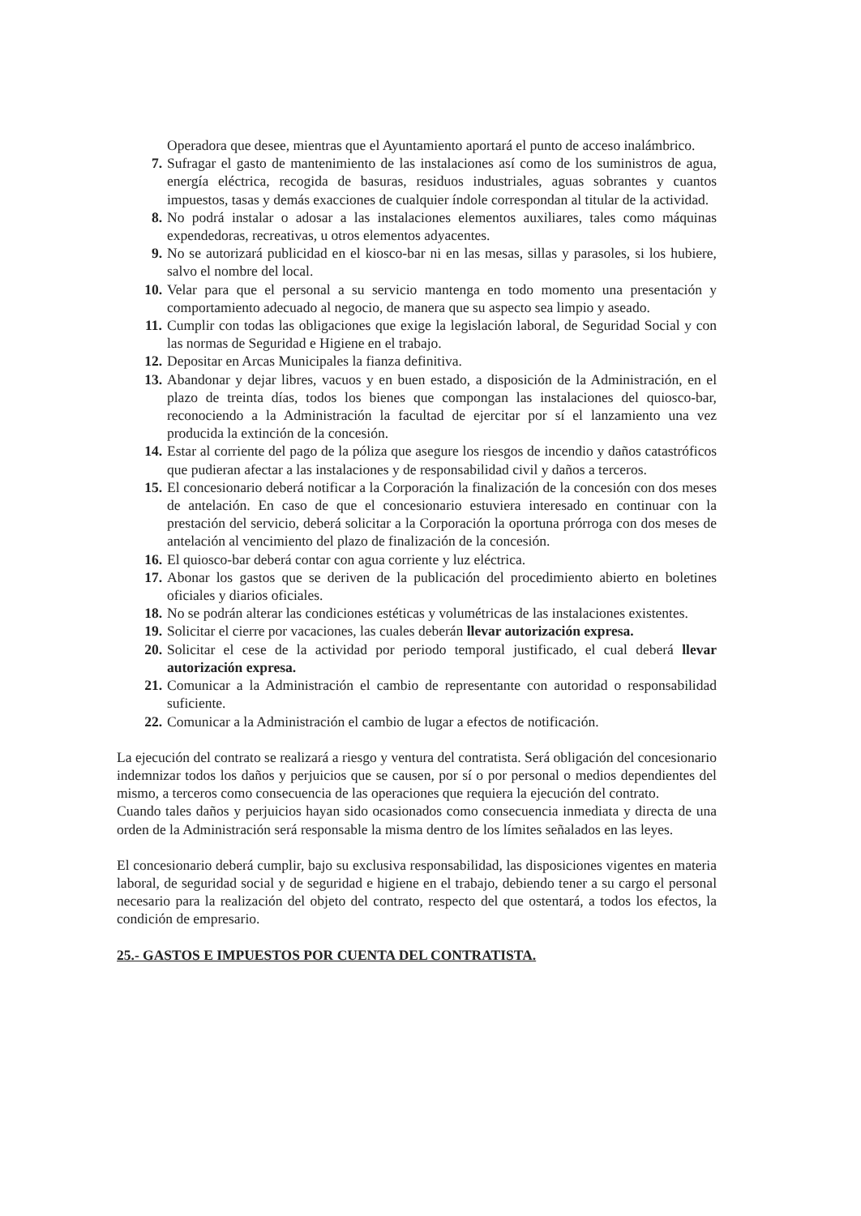Operadora que desee, mientras que el Ayuntamiento aportará el punto de acceso inalámbrico.
7. Sufragar el gasto de mantenimiento de las instalaciones así como de los suministros de agua, energía eléctrica, recogida de basuras, residuos industriales, aguas sobrantes y cuantos impuestos, tasas y demás exacciones de cualquier índole correspondan al titular de la actividad.
8. No podrá instalar o adosar a las instalaciones elementos auxiliares, tales como máquinas expendedoras, recreativas, u otros elementos adyacentes.
9. No se autorizará publicidad en el kiosco-bar ni en las mesas, sillas y parasoles, si los hubiere, salvo el nombre del local.
10. Velar para que el personal a su servicio mantenga en todo momento una presentación y comportamiento adecuado al negocio, de manera que su aspecto sea limpio y aseado.
11. Cumplir con todas las obligaciones que exige la legislación laboral, de Seguridad Social y con las normas de Seguridad e Higiene en el trabajo.
12. Depositar en Arcas Municipales la fianza definitiva.
13. Abandonar y dejar libres, vacuos y en buen estado, a disposición de la Administración, en el plazo de treinta días, todos los bienes que compongan las instalaciones del quiosco-bar, reconociendo a la Administración la facultad de ejercitar por sí el lanzamiento una vez producida la extinción de la concesión.
14. Estar al corriente del pago de la póliza que asegure los riesgos de incendio y daños catastróficos que pudieran afectar a las instalaciones y de responsabilidad civil y daños a terceros.
15. El concesionario deberá notificar a la Corporación la finalización de la concesión con dos meses de antelación. En caso de que el concesionario estuviera interesado en continuar con la prestación del servicio, deberá solicitar a la Corporación la oportuna prórroga con dos meses de antelación al vencimiento del plazo de finalización de la concesión.
16. El quiosco-bar deberá contar con agua corriente y luz eléctrica.
17. Abonar los gastos que se deriven de la publicación del procedimiento abierto en boletines oficiales y diarios oficiales.
18. No se podrán alterar las condiciones estéticas y volumétricas de las instalaciones existentes.
19. Solicitar el cierre por vacaciones, las cuales deberán llevar autorización expresa.
20. Solicitar el cese de la actividad por periodo temporal justificado, el cual deberá llevar autorización expresa.
21. Comunicar a la Administración el cambio de representante con autoridad o responsabilidad suficiente.
22. Comunicar a la Administración el cambio de lugar a efectos de notificación.
La ejecución del contrato se realizará a riesgo y ventura del contratista. Será obligación del concesionario indemnizar todos los daños y perjuicios que se causen, por sí o por personal o medios dependientes del mismo, a terceros como consecuencia de las operaciones que requiera la ejecución del contrato.
Cuando tales daños y perjuicios hayan sido ocasionados como consecuencia inmediata y directa de una orden de la Administración será responsable la misma dentro de los límites señalados en las leyes.
El concesionario deberá cumplir, bajo su exclusiva responsabilidad, las disposiciones vigentes en materia laboral, de seguridad social y de seguridad e higiene en el trabajo, debiendo tener a su cargo el personal necesario para la realización del objeto del contrato, respecto del que ostentará, a todos los efectos, la condición de empresario.
25.- GASTOS E IMPUESTOS POR CUENTA DEL CONTRATISTA.